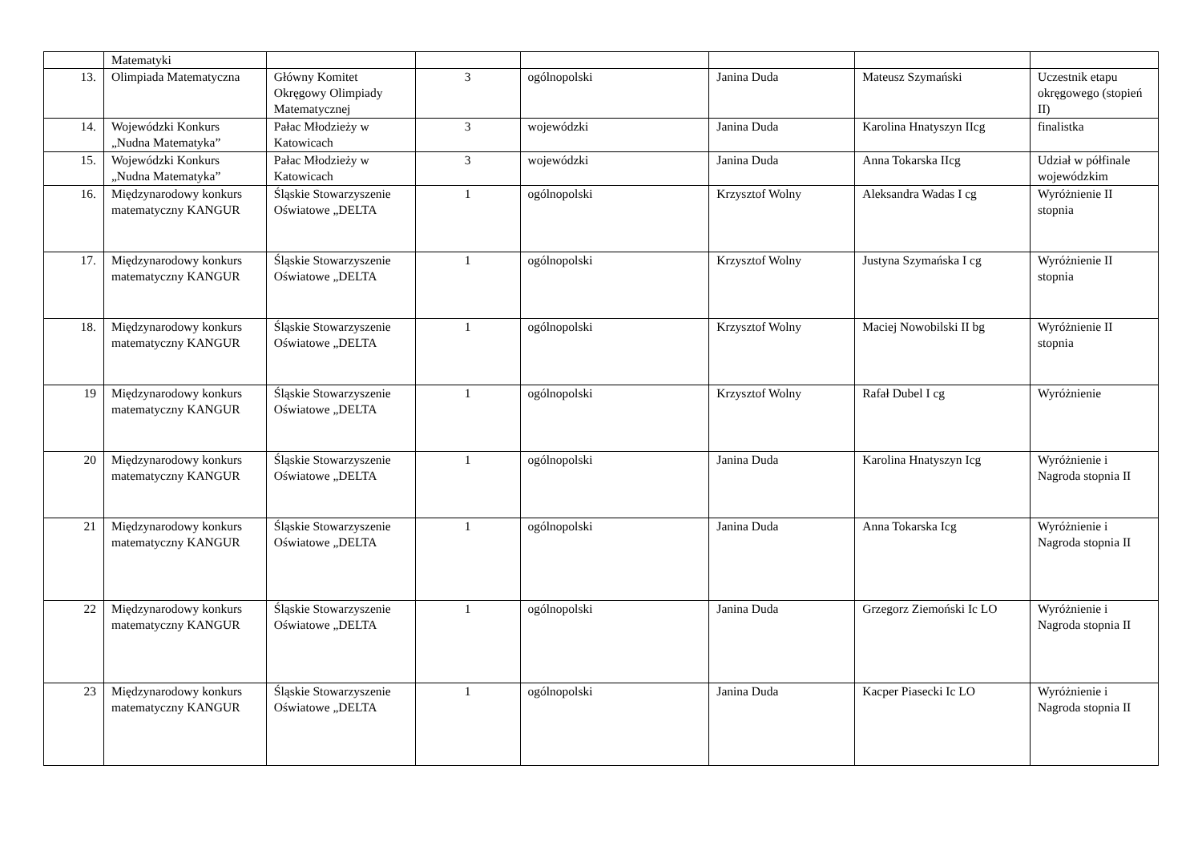| | Matematyki | | | | | | |
| 13. | Olimpiada Matematyczna | Główny Komitet Okręgowy Olimpiady Matematycznej | 3 | ogólnopolski | Janina Duda | Mateusz Szymański | Uczestnik etapu okręgowego (stopień II) |
| 14. | Wojewódzki Konkurs „Nudna Matematyka” | Pałac Młodzieży w Katowicach | 3 | wojewódzki | Janina Duda | Karolina Hnatyszyn IIcg | finalistka |
| 15. | Wojewódzki Konkurs „Nudna Matematyka” | Pałac Młodzieży w Katowicach | 3 | wojewódzki | Janina Duda | Anna Tokarska IIcg | Udział w półfinale wojewódzkim |
| 16. | Międzynarodowy konkurs matematyczny KANGUR | Śląskie Stowarzyszenie Oświatowe „DELTA | 1 | ogólnopolski | Krzysztof Wolny | Aleksandra Wadas I cg | Wyróżnienie II stopnia |
| 17. | Międzynarodowy konkurs matematyczny KANGUR | Śląskie Stowarzyszenie Oświatowe „DELTA | 1 | ogólnopolski | Krzysztof Wolny | Justyna Szymańska I cg | Wyróżnienie II stopnia |
| 18. | Międzynarodowy konkurs matematyczny KANGUR | Śląskie Stowarzyszenie Oświatowe „DELTA | 1 | ogólnopolski | Krzysztof Wolny | Maciej Nowobilski II bg | Wyróżnienie II stopnia |
| 19 | Międzynarodowy konkurs matematyczny KANGUR | Śląskie Stowarzyszenie Oświatowe „DELTA | 1 | ogólnopolski | Krzysztof Wolny | Rafał Dubel I cg | Wyróżnienie |
| 20 | Międzynarodowy konkurs matematyczny KANGUR | Śląskie Stowarzyszenie Oświatowe „DELTA | 1 | ogólnopolski | Janina Duda | Karolina Hnatyszyn Icg | Wyróżnienie i Nagroda stopnia II |
| 21 | Międzynarodowy konkurs matematyczny KANGUR | Śląskie Stowarzyszenie Oświatowe „DELTA | 1 | ogólnopolski | Janina Duda | Anna Tokarska Icg | Wyróżnienie i Nagroda stopnia II |
| 22 | Międzynarodowy konkurs matematyczny KANGUR | Śląskie Stowarzyszenie Oświatowe „DELTA | 1 | ogólnopolski | Janina Duda | Grzegorz Ziemoński Ic LO | Wyróżnienie i Nagroda stopnia II |
| 23 | Międzynarodowy konkurs matematyczny KANGUR | Śląskie Stowarzyszenie Oświatowe „DELTA | 1 | ogólnopolski | Janina Duda | Kacper Piasecki Ic LO | Wyróżnienie i Nagroda stopnia II |